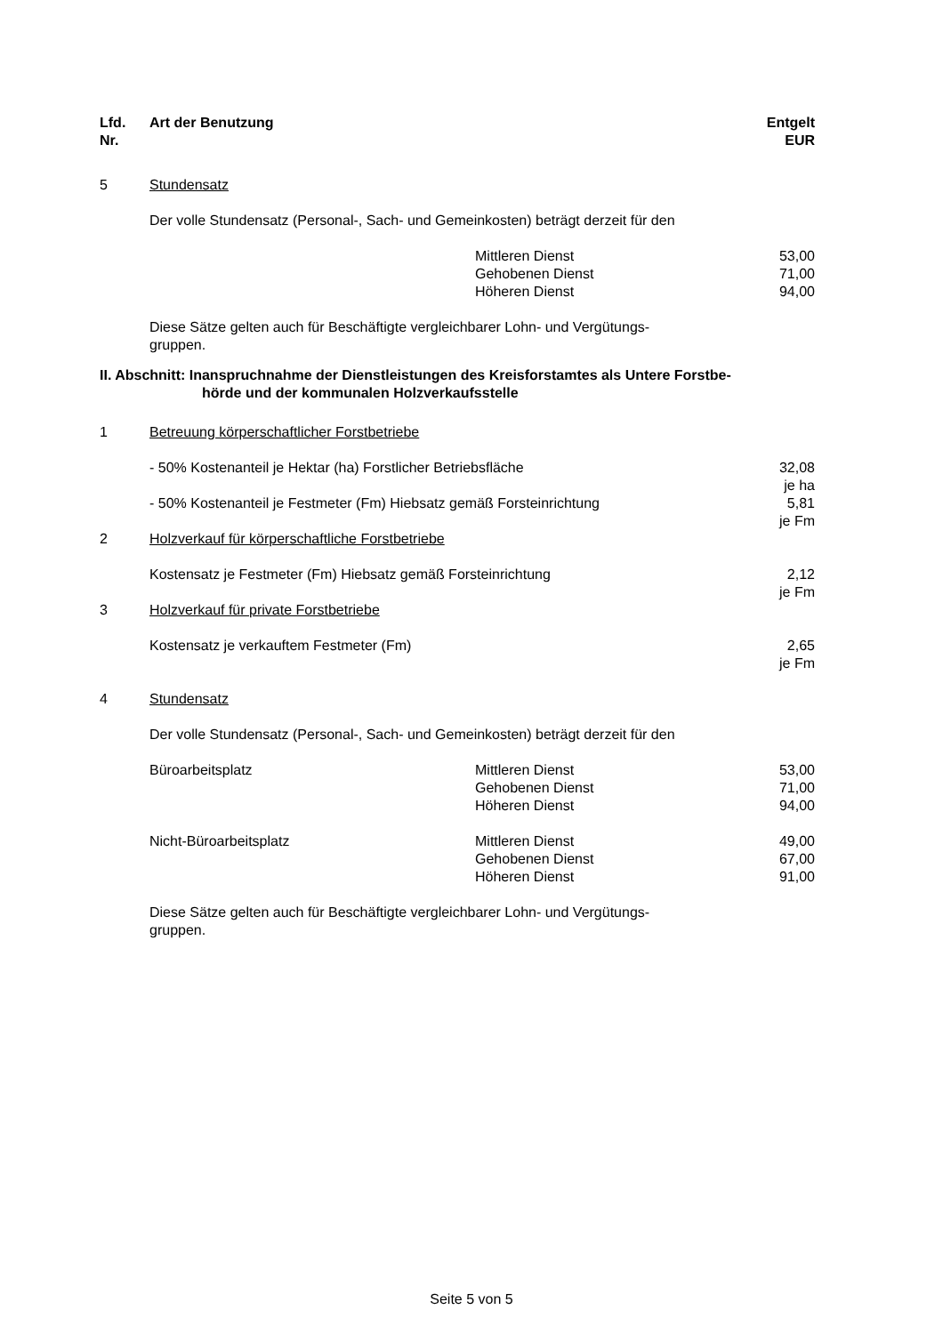| Lfd. Nr. | Art der Benutzung | | Entgelt EUR |
| --- | --- | --- | --- |
| 5 | Stundensatz | | |
| | Der volle Stundensatz (Personal-, Sach- und Gemeinkosten) beträgt derzeit für den | | |
| | | Mittleren Dienst Gehobenen Dienst Höheren Dienst | 53,00 71,00 94,00 |
| | Diese Sätze gelten auch für Beschäftigte vergleichbarer Lohn- und Vergütungs- gruppen. | | |
| II. Abschnitt: Inanspruchnahme der Dienstleistungen des Kreisforstamtes als Untere Forstbe- hörde und der kommunalen Holzverkaufsstelle | | | |
| 1 | Betreuung körperschaftlicher Forstbetriebe | | |
| | - 50% Kostenanteil je Hektar (ha) Forstlicher Betriebsfläche | | 32,08 je ha |
| | - 50% Kostenanteil je Festmeter (Fm) Hiebsatz gemäß Forsteinrichtung | | 5,81 je Fm |
| 2 | Holzverkauf für körperschaftliche Forstbetriebe | | |
| | Kostensatz je Festmeter (Fm) Hiebsatz gemäß Forsteinrichtung | | 2,12 je Fm |
| 3 | Holzverkauf für private Forstbetriebe | | |
| | Kostensatz je verkauftem Festmeter (Fm) | | 2,65 je Fm |
| 4 | Stundensatz | | |
| | Der volle Stundensatz (Personal-, Sach- und Gemeinkosten) beträgt derzeit für den | | |
| | Büroarbeitsplatz | Mittleren Dienst Gehobenen Dienst Höheren Dienst | 53,00 71,00 94,00 |
| | Nicht-Büroarbeitsplatz | Mittleren Dienst Gehobenen Dienst Höheren Dienst | 49,00 67,00 91,00 |
| | Diese Sätze gelten auch für Beschäftigte vergleichbarer Lohn- und Vergütungs- gruppen. | | |
Seite 5 von 5